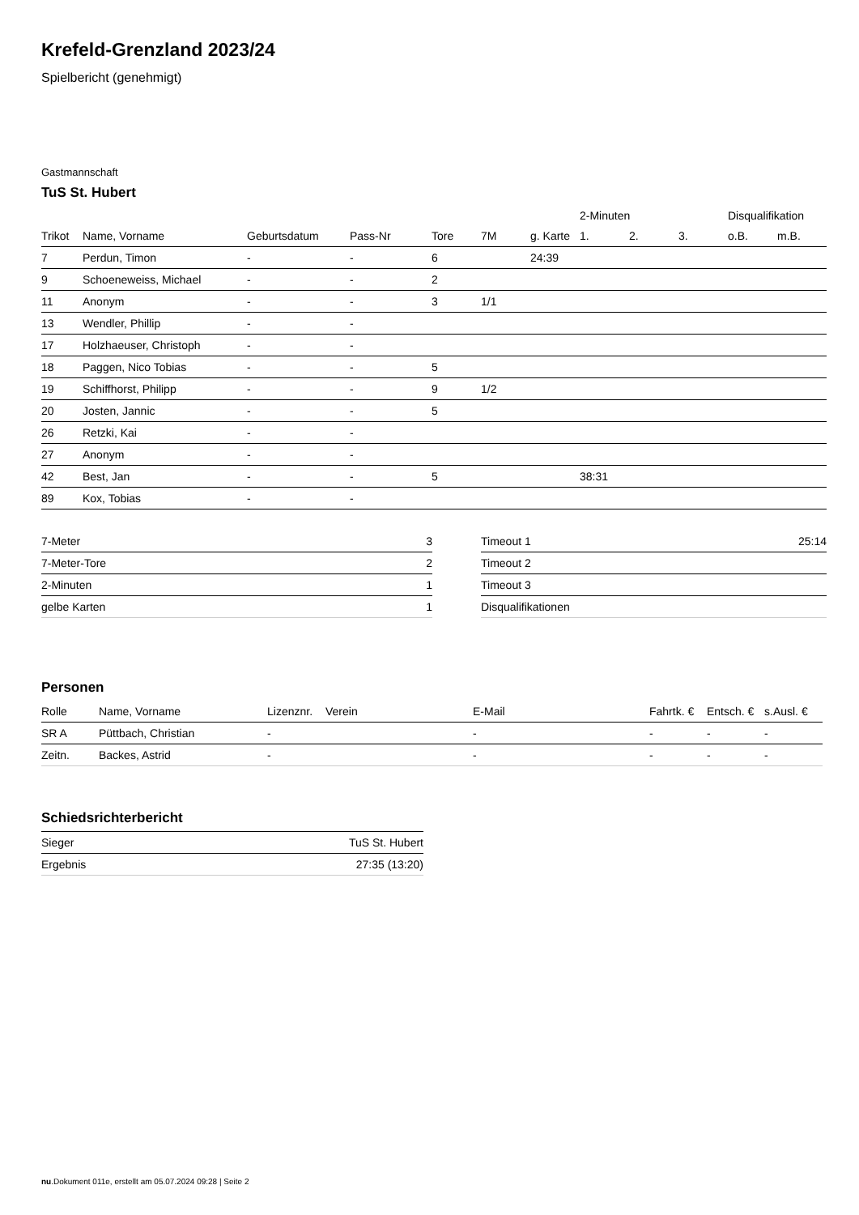Krefeld-Grenzland 2023/24
Spielbericht (genehmigt)
Gastmannschaft
TuS St. Hubert
| | | | | | | | 2-Minuten | | | Disqualifikation | |
| --- | --- | --- | --- | --- | --- | --- | --- | --- | --- | --- | --- |
| Trikot | Name, Vorname | Geburtsdatum | Pass-Nr | Tore | 7M | g. Karte | 1. | 2. | 3. | o.B. | m.B. |
| 7 | Perdun, Timon | - | - | 6 | | 24:39 | | | | | |
| 9 | Schoeneweiss, Michael | - | - | 2 | | | | | | | |
| 11 | Anonym | - | - | 3 | 1/1 | | | | | | |
| 13 | Wendler, Phillip | - | - | | | | | | | | |
| 17 | Holzhaeuser, Christoph | - | - | | | | | | | | |
| 18 | Paggen, Nico Tobias | - | - | 5 | | | | | | | |
| 19 | Schiffhorst, Philipp | - | - | 9 | 1/2 | | | | | | |
| 20 | Josten, Jannic | - | - | 5 | | | | | | | |
| 26 | Retzki, Kai | - | - | | | | | | | | |
| 27 | Anonym | - | - | | | | | | | | |
| 42 | Best, Jan | - | - | 5 | | | 38:31 | | | | |
| 89 | Kox, Tobias | - | - | | | | | | | | |
| 7-Meter | 3 |
| 7-Meter-Tore | 2 |
| 2-Minuten | 1 |
| gelbe Karten | 1 |
| Timeout 1 | 25:14 |
| Timeout 2 | |
| Timeout 3 | |
| Disqualifikationen | |
Personen
| Rolle | Name, Vorname | Lizenznr. | Verein | E-Mail | Fahrtk. € | Entsch. € | s.Ausl. € |
| --- | --- | --- | --- | --- | --- | --- | --- |
| SR A | Püttbach, Christian | - | | - | - | - | - |
| Zeitn. | Backes, Astrid | - | | - | - | - | - |
Schiedsrichterbericht
| Sieger | TuS St. Hubert |
| Ergebnis | 27:35 (13:20) |
nu.Dokument 011e, erstellt am 05.07.2024 09:28 | Seite 2